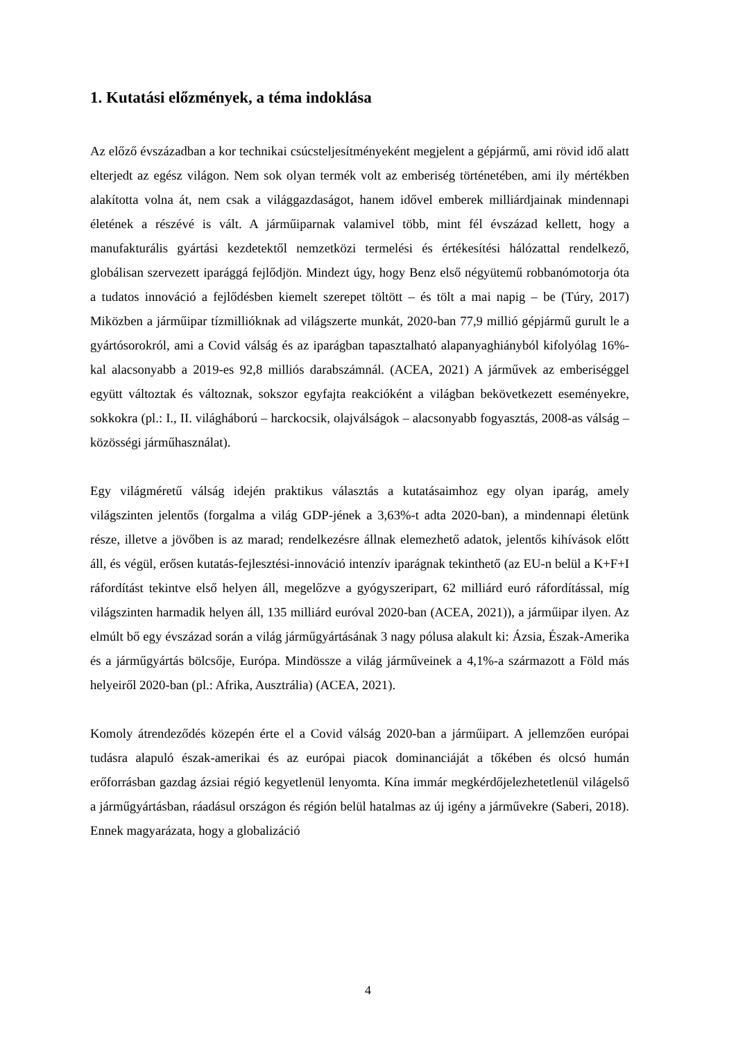1. Kutatási előzmények, a téma indoklása
Az előző évszázadban a kor technikai csúcsteljesítményeként megjelent a gépjármű, ami rövid idő alatt elterjedt az egész világon. Nem sok olyan termék volt az emberiség történetében, ami ily mértékben alakította volna át, nem csak a világgazdaságot, hanem idővel emberek milliárdjainak mindennapi életének a részévé is vált. A járműiparnak valamivel több, mint fél évszázad kellett, hogy a manufakturális gyártási kezdetektől nemzetközi termelési és értékesítési hálózattal rendelkező, globálisan szervezett iparággá fejlődjön. Mindezt úgy, hogy Benz első négyütemű robbanómotorja óta a tudatos innováció a fejlődésben kiemelt szerepet töltött – és tölt a mai napig – be (Túry, 2017) Miközben a járműipar tízmillióknak ad világszerte munkát, 2020-ban 77,9 millió gépjármű gurult le a gyártósorokról, ami a Covid válság és az iparágban tapasztalható alapanyaghiányból kifolyólag 16%-kal alacsonyabb a 2019-es 92,8 milliós darabszámnál. (ACEA, 2021) A járművek az emberiséggel együtt változtak és változnak, sokszor egyfajta reakcióként a világban bekövetkezett eseményekre, sokkokra (pl.: I., II. világháború – harckocsik, olajválságok – alacsonyabb fogyasztás, 2008-as válság – közösségi járműhasználat).
Egy világméretű válság idején praktikus választás a kutatásaimhoz egy olyan iparág, amely világszinten jelentős (forgalma a világ GDP-jének a 3,63%-t adta 2020-ban), a mindennapi életünk része, illetve a jövőben is az marad; rendelkezésre állnak elemezhető adatok, jelentős kihívások előtt áll, és végül, erősen kutatás-fejlesztési-innováció intenzív iparágnak tekinthető (az EU-n belül a K+F+I ráfordítást tekintve első helyen áll, megelőzve a gyógyszeripart, 62 milliárd euró ráfordítással, míg világszinten harmadik helyen áll, 135 milliárd euróval 2020-ban (ACEA, 2021)), a járműipar ilyen. Az elmúlt bő egy évszázad során a világ járműgyártásának 3 nagy pólusa alakult ki: Ázsia, Észak-Amerika és a járműgyártás bölcsője, Európa. Mindössze a világ járműveinek a 4,1%-a származott a Föld más helyeiről 2020-ban (pl.: Afrika, Ausztrália) (ACEA, 2021).
Komoly átrendeződés közepén érte el a Covid válság 2020-ban a járműipart. A jellemzően európai tudásra alapuló észak-amerikai és az európai piacok dominanciáját a tőkében és olcsó humán erőforrásban gazdag ázsiai régió kegyetlenül lenyomta. Kína immár megkérdőjelezhetetlenül világelső a járműgyártásban, ráadásul országon és régión belül hatalmas az új igény a járművekre (Saberi, 2018). Ennek magyarázata, hogy a globalizáció
4